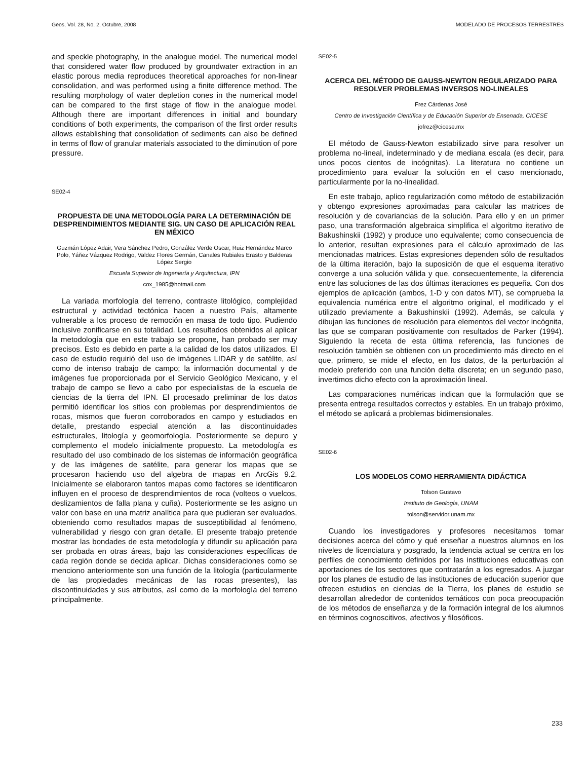Geos, Vol. 28, No. 2, Octubre, 2008 MODELADO DE PROCESOS TERRESTRES
and speckle photography, in the analogue model. The numerical model that considered water flow produced by groundwater extraction in an elastic porous media reproduces theoretical approaches for non-linear consolidation, and was performed using a finite difference method. The resulting morphology of water depletion cones in the numerical model can be compared to the first stage of flow in the analogue model. Although there are important differences in initial and boundary conditions of both experiments, the comparison of the first order results allows establishing that consolidation of sediments can also be defined in terms of flow of granular materials associated to the diminution of pore pressure.
SE02-4
PROPUESTA DE UNA METODOLOGÍA PARA LA DETERMINACIÓN DE DESPRENDIMIENTOS MEDIANTE SIG. UN CASO DE APLICACIÓN REAL EN MÉXICO
Guzmán López Adair, Vera Sánchez Pedro, González Verde Oscar, Ruiz Hernández Marco Polo, Yáñez Vázquez Rodrigo, Valdez Flores Germán, Canales Rubiales Erasto y Balderas López Sergio
Escuela Superior de Ingeniería y Arquitectura, IPN
cox_1985@hotmail.com
La variada morfología del terreno, contraste litológico, complejidad estructural y actividad tectónica hacen a nuestro País, altamente vulnerable a los proceso de remoción en masa de todo tipo. Pudiendo inclusive zonificarse en su totalidad. Los resultados obtenidos al aplicar la metodología que en este trabajo se propone, han probado ser muy precisos. Esto es debido en parte a la calidad de los datos utilizados. El caso de estudio requirió del uso de imágenes LIDAR y de satélite, así como de intenso trabajo de campo; la información documental y de imágenes fue proporcionada por el Servicio Geológico Mexicano, y el trabajo de campo se llevo a cabo por especialistas de la escuela de ciencias de la tierra del IPN. El procesado preliminar de los datos permitió identificar los sitios con problemas por desprendimientos de rocas, mismos que fueron corroborados en campo y estudiados en detalle, prestando especial atención a las discontinuidades estructurales, litología y geomorfología. Posteriormente se depuro y complemento el modelo inicialmente propuesto. La metodología es resultado del uso combinado de los sistemas de información geográfica y de las imágenes de satélite, para generar los mapas que se procesaron haciendo uso del algebra de mapas en ArcGis 9.2. Inicialmente se elaboraron tantos mapas como factores se identificaron influyen en el proceso de desprendimientos de roca (volteos o vuelcos, deslizamientos de falla plana y cuña). Posteriormente se les asigno un valor con base en una matriz analítica para que pudieran ser evaluados, obteniendo como resultados mapas de susceptibilidad al fenómeno, vulnerabilidad y riesgo con gran detalle. El presente trabajo pretende mostrar las bondades de esta metodología y difundir su aplicación para ser probada en otras áreas, bajo las consideraciones específicas de cada región donde se decida aplicar. Dichas consideraciones como se menciono anteriormente son una función de la litología (particularmente de las propiedades mecánicas de las rocas presentes), las discontinuidades y sus atributos, así como de la morfología del terreno principalmente.
SE02-5
ACERCA DEL MÉTODO DE GAUSS-NEWTON REGULARIZADO PARA RESOLVER PROBLEMAS INVERSOS NO-LINEALES
Frez Cárdenas José
Centro de Investigación Científica y de Educación Superior de Ensenada, CICESE
jofrez@cicese.mx
El método de Gauss-Newton estabilizado sirve para resolver un problema no-lineal, indeterminado y de mediana escala (es decir, para unos pocos cientos de incógnitas). La literatura no contiene un procedimiento para evaluar la solución en el caso mencionado, particularmente por la no-linealidad.
En este trabajo, aplico regularización como método de estabilización y obtengo expresiones aproximadas para calcular las matrices de resolución y de covariancias de la solución. Para ello y en un primer paso, una transformación algebraica simplifica el algoritmo iterativo de Bakushinskii (1992) y produce uno equivalente; como consecuencia de lo anterior, resultan expresiones para el cálculo aproximado de las mencionadas matrices. Estas expresiones dependen sólo de resultados de la última iteración, bajo la suposición de que el esquema iterativo converge a una solución válida y que, consecuentemente, la diferencia entre las soluciones de las dos últimas iteraciones es pequeña. Con dos ejemplos de aplicación (ambos, 1-D y con datos MT), se comprueba la equivalencia numérica entre el algoritmo original, el modificado y el utilizado previamente a Bakushinskii (1992). Además, se calcula y dibujan las funciones de resolución para elementos del vector incógnita, las que se comparan positivamente con resultados de Parker (1994). Siguiendo la receta de esta última referencia, las funciones de resolución también se obtienen con un procedimiento más directo en el que, primero, se mide el efecto, en los datos, de la perturbación al modelo preferido con una función delta discreta; en un segundo paso, invertimos dicho efecto con la aproximación lineal.
Las comparaciones numéricas indican que la formulación que se presenta entrega resultados correctos y estables. En un trabajo próximo, el método se aplicará a problemas bidimensionales.
SE02-6
LOS MODELOS COMO HERRAMIENTA DIDÁCTICA
Tolson Gustavo
Instituto de Geología, UNAM
tolson@servidor.unam.mx
Cuando los investigadores y profesores necesitamos tomar decisiones acerca del cómo y qué enseñar a nuestros alumnos en los niveles de licenciatura y posgrado, la tendencia actual se centra en los perfiles de conocimiento definidos por las instituciones educativas con aportaciones de los sectores que contratarán a los egresados. A juzgar por los planes de estudio de las instituciones de educación superior que ofrecen estudios en ciencias de la Tierra, los planes de estudio se desarrollan alrededor de contenidos temáticos con poca preocupación de los métodos de enseñanza y de la formación integral de los alumnos en términos cognoscitivos, afectivos y filosóficos.
233